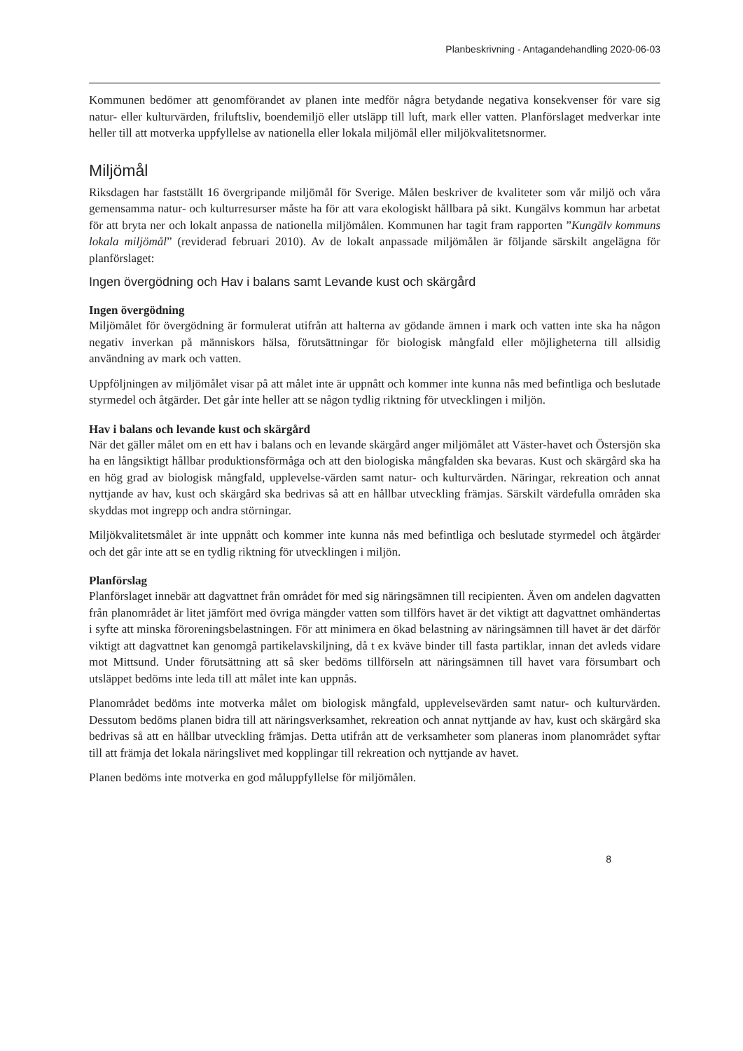Planbeskrivning - Antagandehandling 2020-06-03
Kommunen bedömer att genomförandet av planen inte medför några betydande negativa konsekvenser för vare sig natur- eller kulturvärden, friluftsliv, boendemiljö eller utsläpp till luft, mark eller vatten. Planförslaget medverkar inte heller till att motverka uppfyllelse av nationella eller lokala miljömål eller miljökvalitetsnormer.
Miljömål
Riksdagen har fastställt 16 övergripande miljömål för Sverige. Målen beskriver de kvaliteter som vår miljö och våra gemensamma natur- och kulturresurser måste ha för att vara ekologiskt hållbara på sikt. Kungälvs kommun har arbetat för att bryta ner och lokalt anpassa de nationella miljömålen. Kommunen har tagit fram rapporten ”Kungälv kommuns lokala miljömål” (reviderad februari 2010). Av de lokalt anpassade miljömålen är följande särskilt angelägna för planförslaget:
Ingen övergödning och Hav i balans samt Levande kust och skärgård
Ingen övergödning
Miljömålet för övergödning är formulerat utifrån att halterna av gödande ämnen i mark och vatten inte ska ha någon negativ inverkan på människors hälsa, förutsättningar för biologisk mångfald eller möjligheterna till allsidig användning av mark och vatten.
Uppföljningen av miljömålet visar på att målet inte är uppnått och kommer inte kunna nås med befintliga och beslutade styrmedel och åtgärder. Det går inte heller att se någon tydlig riktning för utvecklingen i miljön.
Hav i balans och levande kust och skärgård
När det gäller målet om en ett hav i balans och en levande skärgård anger miljömålet att Väster-havet och Östersjön ska ha en långsiktigt hållbar produktionsförmåga och att den biologiska mångfalden ska bevaras. Kust och skärgård ska ha en hög grad av biologisk mångfald, upplevelse-värden samt natur- och kulturvärden. Näringar, rekreation och annat nyttjande av hav, kust och skärgård ska bedrivas så att en hållbar utveckling främjas. Särskilt värdefulla områden ska skyddas mot ingrepp och andra störningar.
Miljökvalitetsmålet är inte uppnått och kommer inte kunna nås med befintliga och beslutade styrmedel och åtgärder och det går inte att se en tydlig riktning för utvecklingen i miljön.
Planförslag
Planförslaget innebär att dagvattnet från området för med sig näringsämnen till recipienten. Även om andelen dagvatten från planområdet är litet jämfört med övriga mängder vatten som tillförs havet är det viktigt att dagvattnet omhändertas i syfte att minska föroreningsbelastningen. För att minimera en ökad belastning av näringsämnen till havet är det därför viktigt att dagvattnet kan genomgå partikelavskiljning, då t ex kväve binder till fasta partiklar, innan det avleds vidare mot Mittsund. Under förutsättning att så sker bedöms tillförseln att näringsämnen till havet vara försumbart och utsläppet bedöms inte leda till att målet inte kan uppnås.
Planområdet bedöms inte motverka målet om biologisk mångfald, upplevelsevärden samt natur- och kulturvärden. Dessutom bedöms planen bidra till att näringsverksamhet, rekreation och annat nyttjande av hav, kust och skärgård ska bedrivas så att en hållbar utveckling främjas. Detta utifrån att de verksamheter som planeras inom planområdet syftar till att främja det lokala näringslivet med kopplingar till rekreation och nyttjande av havet.
Planen bedöms inte motverka en god måluppfyllelse för miljömålen.
8